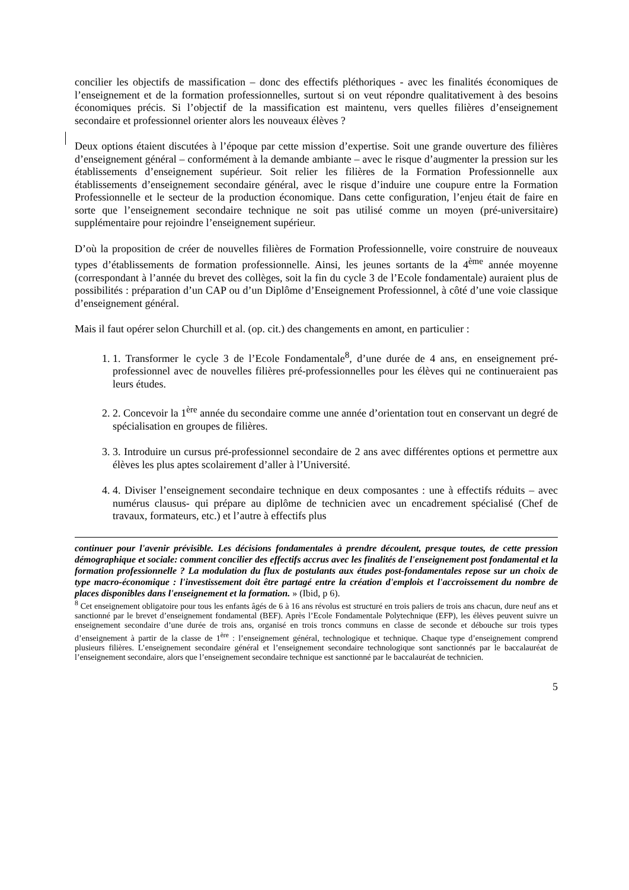concilier les objectifs de massification – donc des effectifs pléthoriques - avec les finalités économiques de l’enseignement et de la formation professionnelles, surtout si on veut répondre qualitativement à des besoins économiques précis. Si l’objectif de la massification est maintenu, vers quelles filières d’enseignement secondaire et professionnel orienter alors les nouveaux élèves ?
Deux options étaient discutées à l’époque par cette mission d’expertise. Soit une grande ouverture des filières d’enseignement général – conformément à la demande ambiante – avec le risque d’augmenter la pression sur les établissements d’enseignement supérieur. Soit relier les filières de la Formation Professionnelle aux établissements d’enseignement secondaire général, avec le risque d’induire une coupure entre la Formation Professionnelle et le secteur de la production économique. Dans cette configuration, l’enjeu était de faire en sorte que l’enseignement secondaire technique ne soit pas utilisé comme un moyen (pré-universitaire) supplémentaire pour rejoindre l’enseignement supérieur.
D’où la proposition de créer de nouvelles filières de Formation Professionnelle, voire construire de nouveaux types d’établissements de formation professionnelle. Ainsi, les jeunes sortants de la 4<sup>ème</sup> année moyenne (correspondant à l’année du brevet des collèges, soit la fin du cycle 3 de l’Ecole fondamentale) auraient plus de possibilités : préparation d’un CAP ou d’un Diplôme d’Enseignement Professionnel, à côté d’une voie classique d’enseignement général.
Mais il faut opérer selon Churchill et al. (op. cit.) des changements en amont, en particulier :
1. 1. Transformer le cycle 3 de l’Ecole Fondamentale<sup>8</sup>, d’une durée de 4 ans, en enseignement pré-professionnel avec de nouvelles filières pré-professionnelles pour les élèves qui ne continueraient pas leurs études.
2. 2. Concevoir la 1<sup>ère</sup> année du secondaire comme une année d’orientation tout en conservant un degré de spécialisation en groupes de filières.
3. 3. Introduire un cursus pré-professionnel secondaire de 2 ans avec différentes options et permettre aux élèves les plus aptes scolairement d’aller à l’Université.
4. 4. Diviser l’enseignement secondaire technique en deux composantes : une à effectifs réduits – avec numérus clausus- qui prépare au diplôme de technicien avec un encadrement spécialisé (Chef de travaux, formateurs, etc.) et l’autre à effectifs plus
continuer pour l'avenir prévisible. Les décisions fondamentales à prendre découlent, presque toutes, de cette pression démographique et sociale: comment concilier des effectifs accrus avec les finalités de l'enseignement post fondamental et la formation professionnelle ? La modulation du flux de postulants aux études post-fondamentales repose sur un choix de type macro-économique : l'investissement doit être partagé entre la création d'emplois et l'accroissement du nombre de places disponibles dans l'enseignement et la formation. » (Ibid, p 6).
<sup>8</sup> Cet enseignement obligatoire pour tous les enfants âgés de 6 à 16 ans révolus est structuré en trois paliers de trois ans chacun, dure neuf ans et sanctionné par le brevet d’enseignement fondamental (BEF). Après l’Ecole Fondamentale Polytechnique (EFP), les élèves peuvent suivre un enseignement secondaire d’une durée de trois ans, organisé en trois troncs communs en classe de seconde et débouche sur trois types d’enseignement à partir de la classe de 1<sup>ère</sup> : l’enseignement général, technologique et technique. Chaque type d’enseignement comprend plusieurs filières. L’enseignement secondaire général et l’enseignement secondaire technologique sont sanctionnés par le baccalauréat de l’enseignement secondaire, alors que l’enseignement secondaire technique est sanctionné par le baccalauréat de technicien.
5